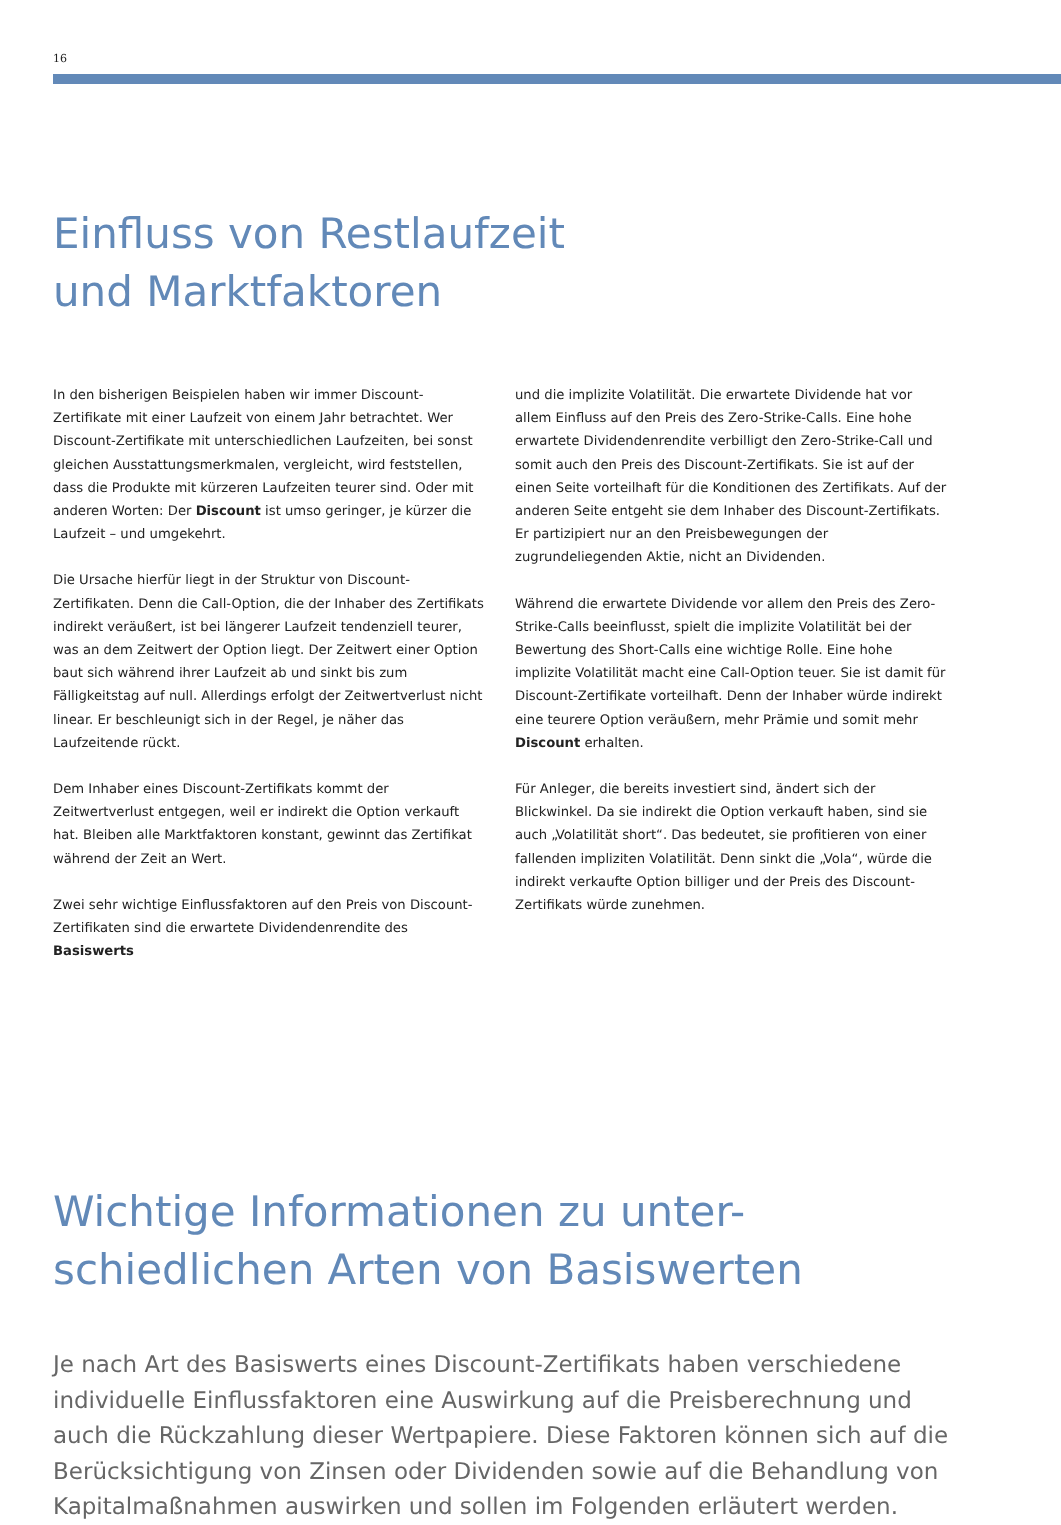16
Einfluss von Restlaufzeit
und Marktfaktoren
In den bisherigen Beispielen haben wir immer Discount-Zertifikate mit einer Laufzeit von einem Jahr betrachtet. Wer Discount-Zertifikate mit unterschiedlichen Laufzeiten, bei sonst gleichen Ausstattungsmerkmalen, vergleicht, wird feststellen, dass die Produkte mit kürzeren Laufzeiten teurer sind. Oder mit anderen Worten: Der Discount ist umso geringer, je kürzer die Laufzeit – und umgekehrt.
Die Ursache hierfür liegt in der Struktur von Discount-Zertifikaten. Denn die Call-Option, die der Inhaber des Zertifikats indirekt veräußert, ist bei längerer Laufzeit tendenziell teurer, was an dem Zeitwert der Option liegt. Der Zeitwert einer Option baut sich während ihrer Laufzeit ab und sinkt bis zum Fälligkeitstag auf null. Allerdings erfolgt der Zeitwertverlust nicht linear. Er beschleunigt sich in der Regel, je näher das Laufzeitende rückt.
Dem Inhaber eines Discount-Zertifikats kommt der Zeitwertverlust entgegen, weil er indirekt die Option verkauft hat. Bleiben alle Marktfaktoren konstant, gewinnt das Zertifikat während der Zeit an Wert.
Zwei sehr wichtige Einflussfaktoren auf den Preis von Discount-Zertifikaten sind die erwartete Dividendenrendite des Basiswerts
und die implizite Volatilität. Die erwartete Dividende hat vor allem Einfluss auf den Preis des Zero-Strike-Calls. Eine hohe erwartete Dividendenrendite verbilligt den Zero-Strike-Call und somit auch den Preis des Discount-Zertifikats. Sie ist auf der einen Seite vorteilhaft für die Konditionen des Zertifikats. Auf der anderen Seite entgeht sie dem Inhaber des Discount-Zertifikats. Er partizipiert nur an den Preisbewegungen der zugrundeliegenden Aktie, nicht an Dividenden.
Während die erwartete Dividende vor allem den Preis des Zero-Strike-Calls beeinflusst, spielt die implizite Volatilität bei der Bewertung des Short-Calls eine wichtige Rolle. Eine hohe implizite Volatilität macht eine Call-Option teuer. Sie ist damit für Discount-Zertifikate vorteilhaft. Denn der Inhaber würde indirekt eine teurere Option veräußern, mehr Prämie und somit mehr Discount erhalten.
Für Anleger, die bereits investiert sind, ändert sich der Blickwinkel. Da sie indirekt die Option verkauft haben, sind sie auch „Volatilität short“. Das bedeutet, sie profitieren von einer fallenden impliziten Volatilität. Denn sinkt die „Vola“, würde die indirekt verkaufte Option billiger und der Preis des Discount-Zertifikats würde zunehmen.
Wichtige Informationen zu unter-
schiedlichen Arten von Basiswerten
Je nach Art des Basiswerts eines Discount-Zertifikats haben verschiedene individuelle Einflussfaktoren eine Auswirkung auf die Preisberechnung und auch die Rückzahlung dieser Wertpapiere. Diese Faktoren können sich auf die Berücksichtigung von Zinsen oder Dividenden sowie auf die Behandlung von Kapitalmaßnahmen auswirken und sollen im Folgenden erläutert werden.